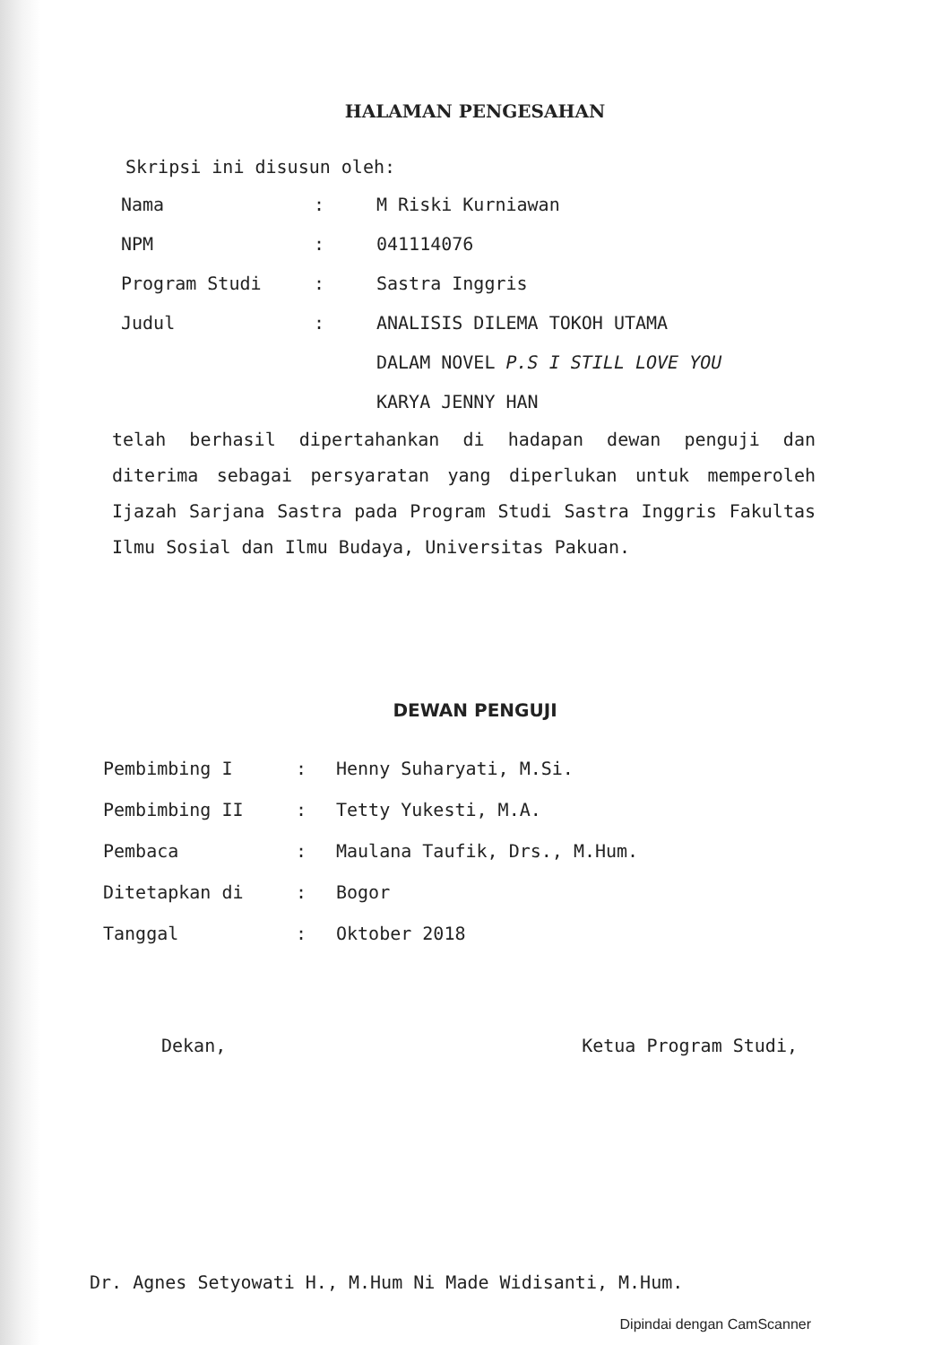HALAMAN PENGESAHAN
Skripsi ini disusun oleh:
Nama: M Riski Kurniawan
NPM: 041114076
Program Studi: Sastra Inggris
Judul: ANALISIS DILEMA TOKOH UTAMA
DALAM NOVEL P.S I STILL LOVE YOU
KARYA JENNY HAN
telah berhasil dipertahankan di hadapan dewan penguji dan diterima sebagai persyaratan yang diperlukan untuk memperoleh Ijazah Sarjana Sastra pada Program Studi Sastra Inggris Fakultas Ilmu Sosial dan Ilmu Budaya, Universitas Pakuan.
DEWAN PENGUJI
Pembimbing I: Henny Suharyati, M.Si.
Pembimbing II: Tetty Yukesti, M.A.
Pembaca: Maulana Taufik, Drs., M.Hum.
Ditetapkan di: Bogor
Tanggal: Oktober 2018
Dekan, Ketua Program Studi,
Dr. Agnes Setyowati H., M.Hum Ni Made Widisanti, M.Hum.
Dipindai dengan CamScanner